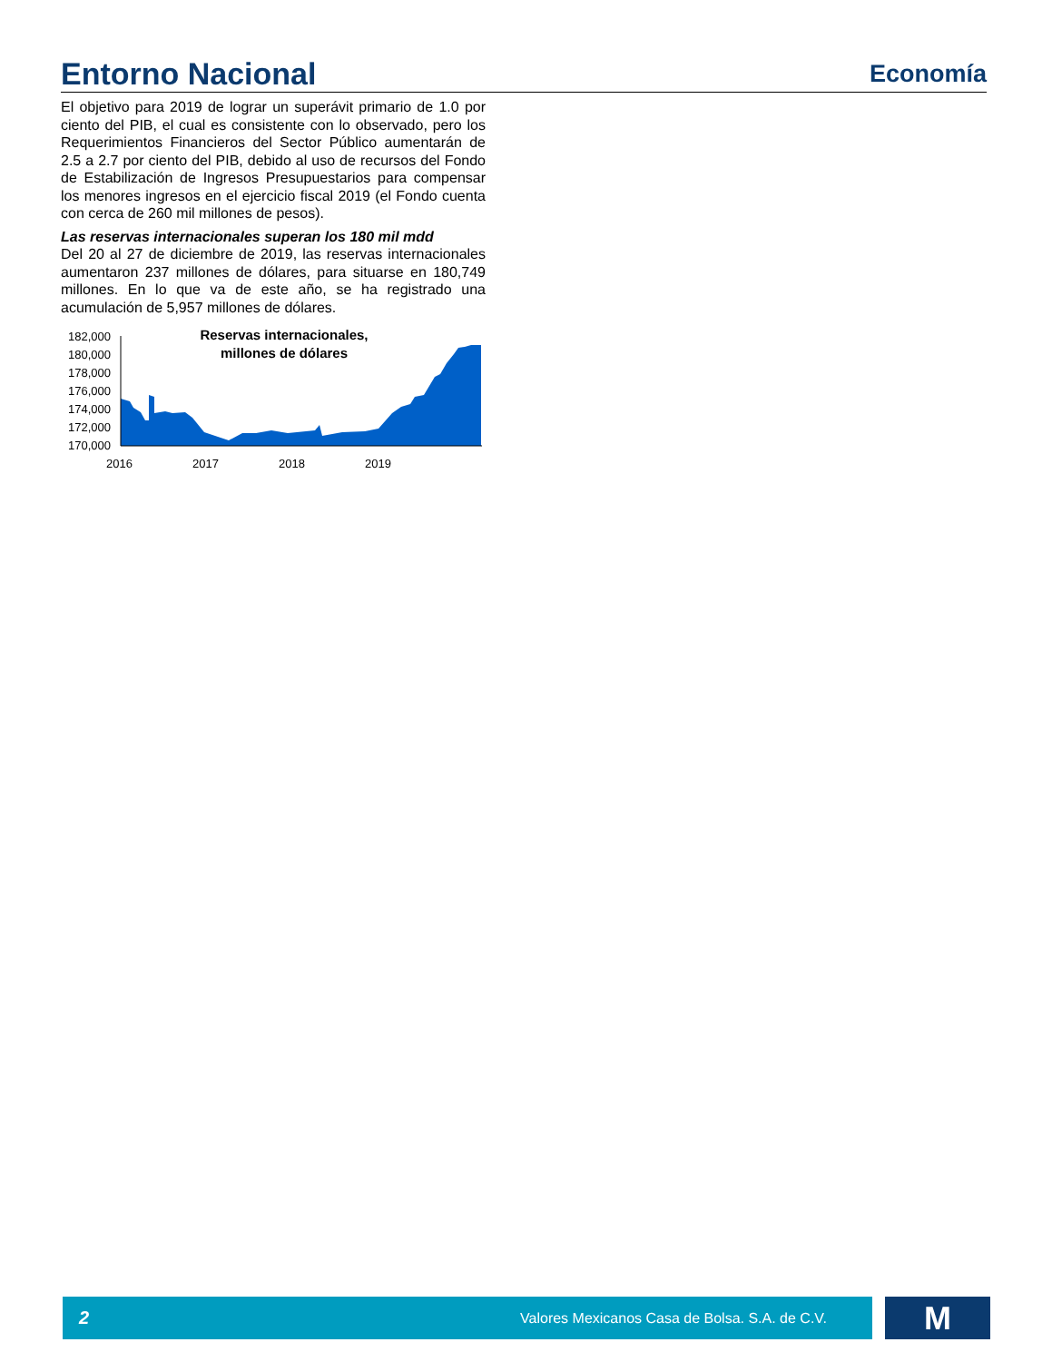Entorno Nacional
Economía
El objetivo para 2019 de lograr un superávit primario de 1.0 por ciento del PIB, el cual es consistente con lo observado, pero los Requerimientos Financieros del Sector Público aumentarán de 2.5 a 2.7 por ciento del PIB, debido al uso de recursos del Fondo de Estabilización de Ingresos Presupuestarios para compensar los menores ingresos en el ejercicio fiscal 2019 (el Fondo cuenta con cerca de 260 mil millones de pesos).
Las reservas internacionales superan los 180 mil mdd
Del 20 al 27 de diciembre de 2019, las reservas internacionales aumentaron 237 millones de dólares, para situarse en 180,749 millones. En lo que va de este año, se ha registrado una acumulación de 5,957 millones de dólares.
Reservas internacionales,
millones de dólares
182,000
180,000
178,000
176,000
174,000
172,000
170,000
2016
2017
2018
2019
2 Valores Mexicanos Casa de Bolsa. S.A. de C.V.
M